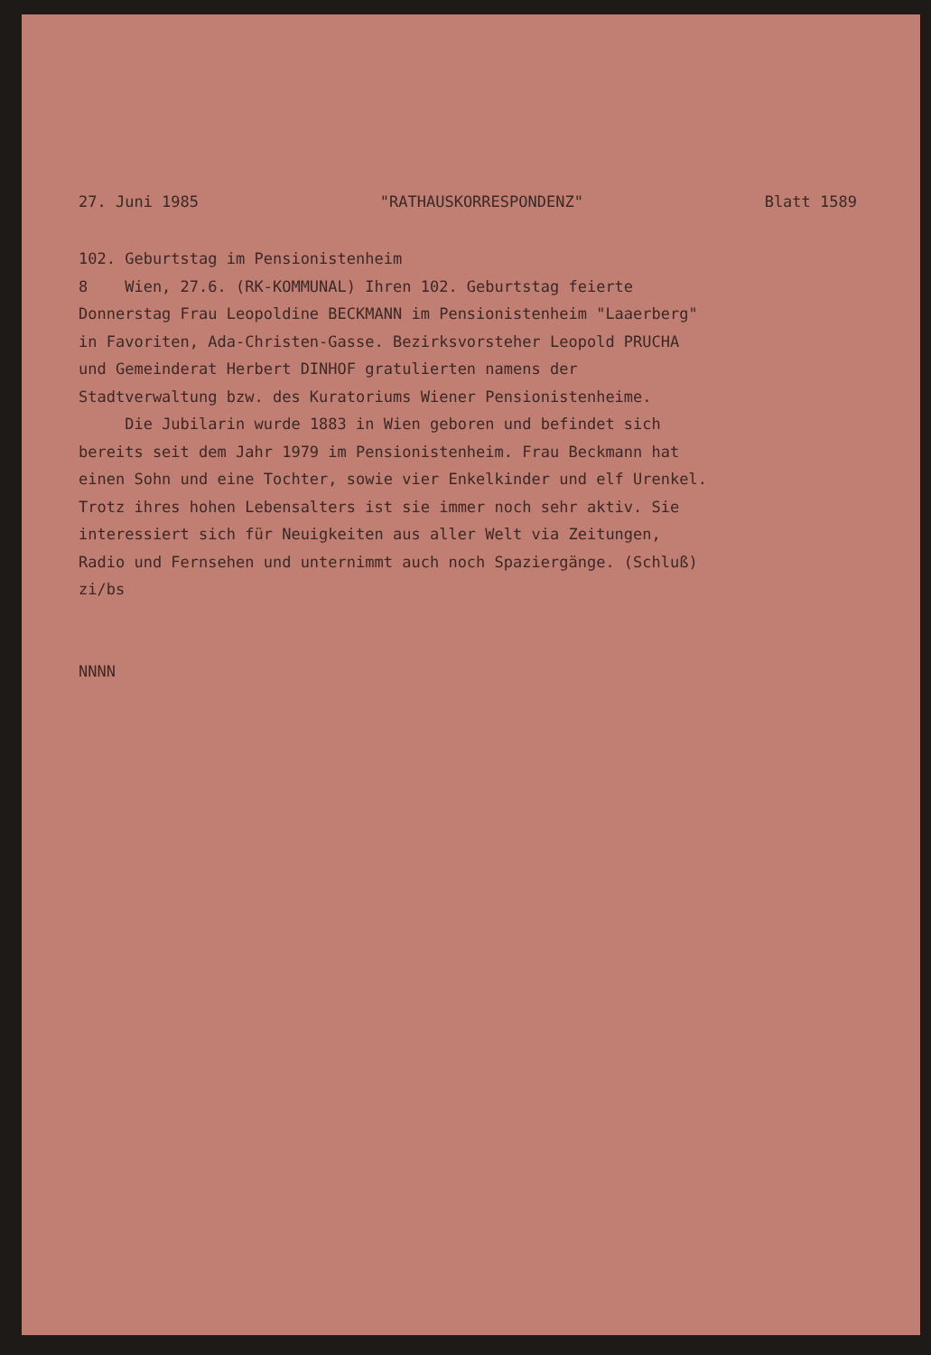27. Juni 1985 "RATHAUSKORRESPONDENZ" Blatt 1589
102. Geburtstag im Pensionistenheim 8 Wien, 27.6. (RK-KOMMUNAL) Ihren 102. Geburtstag feierte Donnerstag Frau Leopoldine BECKMANN im Pensionistenheim "Laaerberg" in Favoriten, Ada-Christen-Gasse. Bezirksvorsteher Leopold PRUCHA und Gemeinderat Herbert DINHOF gratulierten namens der Stadtverwaltung bzw. des Kuratoriums Wiener Pensionistenheime. Die Jubilarin wurde 1883 in Wien geboren und befindet sich bereits seit dem Jahr 1979 im Pensionistenheim. Frau Beckmann hat einen Sohn und eine Tochter, sowie vier Enkelkinder und elf Urenkel. Trotz ihres hohen Lebensalters ist sie immer noch sehr aktiv. Sie interessiert sich für Neuigkeiten aus aller Welt via Zeitungen, Radio und Fernsehen und unternimmt auch noch Spaziergänge. (Schluß) zi/bs
NNNN